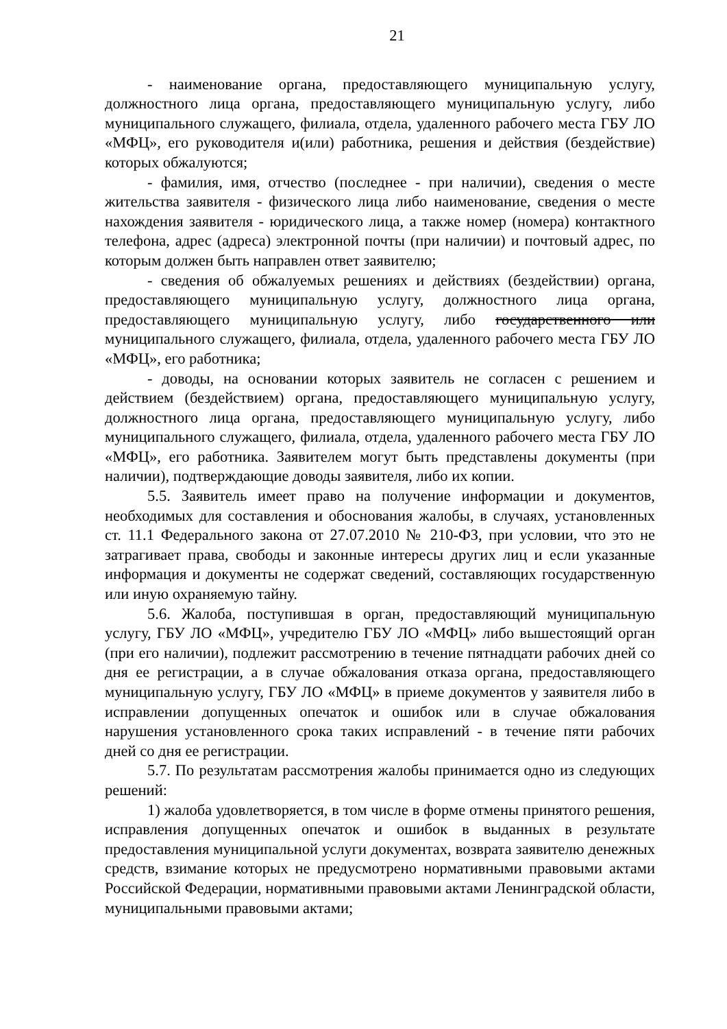21
- наименование органа, предоставляющего муниципальную услугу, должностного лица органа, предоставляющего муниципальную услугу, либо муниципального служащего, филиала, отдела, удаленного рабочего места ГБУ ЛО «МФЦ», его руководителя и(или) работника, решения и действия (бездействие) которых обжалуются;
- фамилия, имя, отчество (последнее - при наличии), сведения о месте жительства заявителя - физического лица либо наименование, сведения о месте нахождения заявителя - юридического лица, а также номер (номера) контактного телефона, адрес (адреса) электронной почты (при наличии) и почтовый адрес, по которым должен быть направлен ответ заявителю;
- сведения об обжалуемых решениях и действиях (бездействии) органа, предоставляющего муниципальную услугу, должностного лица органа, предоставляющего муниципальную услугу, либо государственного или муниципального служащего, филиала, отдела, удаленного рабочего места ГБУ ЛО «МФЦ», его работника;
- доводы, на основании которых заявитель не согласен с решением и действием (бездействием) органа, предоставляющего муниципальную услугу, должностного лица органа, предоставляющего муниципальную услугу, либо муниципального служащего, филиала, отдела, удаленного рабочего места ГБУ ЛО «МФЦ», его работника. Заявителем могут быть представлены документы (при наличии), подтверждающие доводы заявителя, либо их копии.
5.5. Заявитель имеет право на получение информации и документов, необходимых для составления и обоснования жалобы, в случаях, установленных ст. 11.1 Федерального закона от 27.07.2010 № 210-ФЗ, при условии, что это не затрагивает права, свободы и законные интересы других лиц и если указанные информация и документы не содержат сведений, составляющих государственную или иную охраняемую тайну.
5.6. Жалоба, поступившая в орган, предоставляющий муниципальную услугу, ГБУ ЛО «МФЦ», учредителю ГБУ ЛО «МФЦ» либо вышестоящий орган (при его наличии), подлежит рассмотрению в течение пятнадцати рабочих дней со дня ее регистрации, а в случае обжалования отказа органа, предоставляющего муниципальную услугу, ГБУ ЛО «МФЦ» в приеме документов у заявителя либо в исправлении допущенных опечаток и ошибок или в случае обжалования нарушения установленного срока таких исправлений - в течение пяти рабочих дней со дня ее регистрации.
5.7. По результатам рассмотрения жалобы принимается одно из следующих решений:
1) жалоба удовлетворяется, в том числе в форме отмены принятого решения, исправления допущенных опечаток и ошибок в выданных в результате предоставления муниципальной услуги документах, возврата заявителю денежных средств, взимание которых не предусмотрено нормативными правовыми актами Российской Федерации, нормативными правовыми актами Ленинградской области, муниципальными правовыми актами;